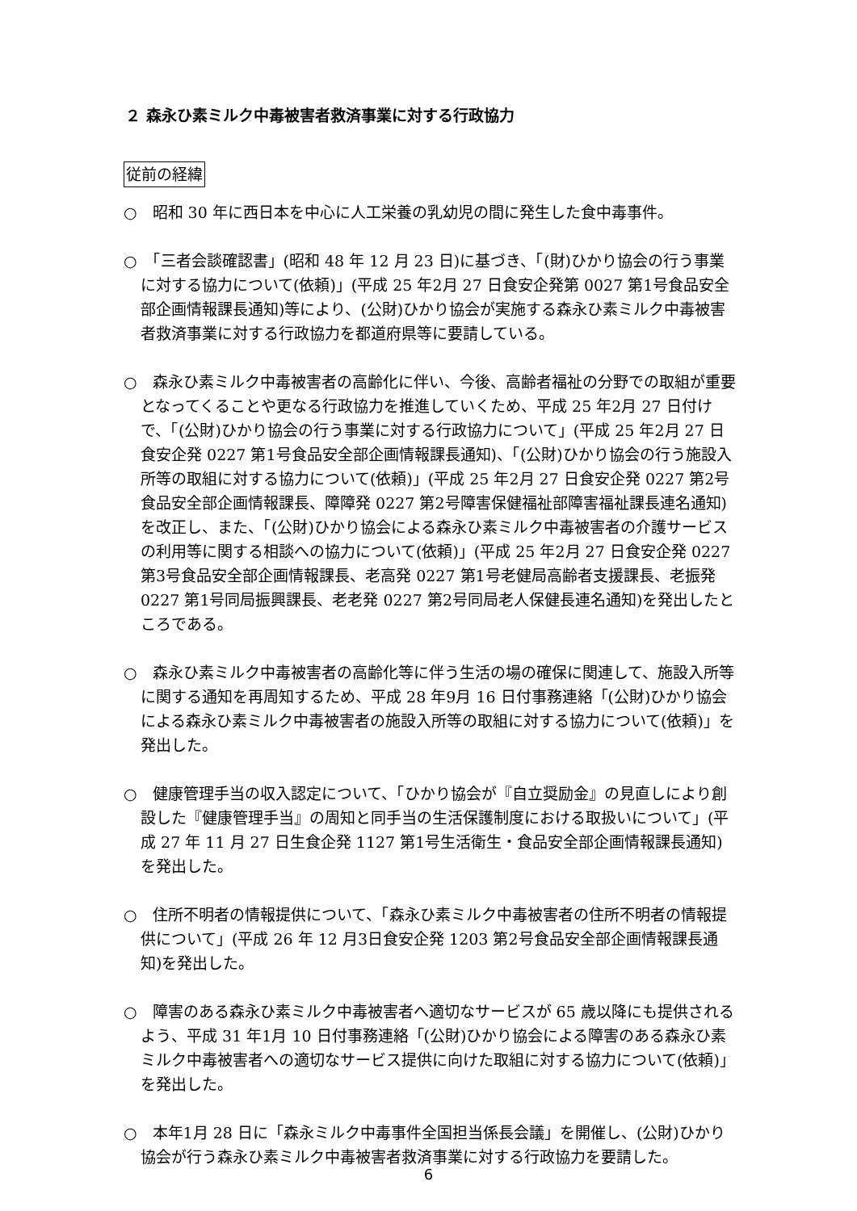２ 森永ひ素ミルク中毒被害者救済事業に対する行政協力
従前の経緯
○　昭和 30 年に西日本を中心に人工栄養の乳幼児の間に発生した食中毒事件。
○　「三者会談確認書」(昭和 48 年 12 月 23 日)に基づき、「(財)ひかり協会の行う事業に対する協力について(依頼)」(平成 25 年2月 27 日食安企発第 0027 第1号食品安全部企画情報課長通知)等により、(公財)ひかり協会が実施する森永ひ素ミルク中毒被害者救済事業に対する行政協力を都道府県等に要請している。
○　森永ひ素ミルク中毒被害者の高齢化に伴い、今後、高齢者福祉の分野での取組が重要となってくることや更なる行政協力を推進していくため、平成 25 年2月 27 日付けで、「(公財)ひかり協会の行う事業に対する行政協力について」(平成 25 年2月 27 日食安企発 0227 第1号食品安全部企画情報課長通知)、「(公財)ひかり協会の行う施設入所等の取組に対する協力について(依頼)」(平成 25 年2月 27 日食安企発 0227 第2号食品安全部企画情報課長、障障発 0227 第2号障害保健福祉部障害福祉課長連名通知)を改正し、また、「(公財)ひかり協会による森永ひ素ミルク中毒被害者の介護サービスの利用等に関する相談への協力について(依頼)」(平成 25 年2月 27 日食安企発 0227 第3号食品安全部企画情報課長、老高発 0227 第1号老健局高齢者支援課長、老振発 0227 第1号同局振興課長、老老発 0227 第2号同局老人保健長連名通知)を発出したところである。
○　森永ひ素ミルク中毒被害者の高齢化等に伴う生活の場の確保に関連して、施設入所等に関する通知を再周知するため、平成 28 年9月 16 日付事務連絡「(公財)ひかり協会による森永ひ素ミルク中毒被害者の施設入所等の取組に対する協力について(依頼)」を発出した。
○　健康管理手当の収入認定について、「ひかり協会が『自立奨励金』の見直しにより創設した『健康管理手当』の周知と同手当の生活保護制度における取扱いについて」(平成 27 年 11 月 27 日生食企発 1127 第1号生活衛生・食品安全部企画情報課長通知)を発出した。
○　住所不明者の情報提供について、「森永ひ素ミルク中毒被害者の住所不明者の情報提供について」(平成 26 年 12 月3日食安企発 1203 第2号食品安全部企画情報課長通知)を発出した。
○　障害のある森永ひ素ミルク中毒被害者へ適切なサービスが 65 歳以降にも提供されるよう、平成 31 年1月 10 日付事務連絡「(公財)ひかり協会による障害のある森永ひ素ミルク中毒被害者への適切なサービス提供に向けた取組に対する協力について(依頼)」を発出した。
○　本年1月 28 日に「森永ミルク中毒事件全国担当係長会議」を開催し、(公財)ひかり協会が行う森永ひ素ミルク中毒被害者救済事業に対する行政協力を要請した。
6